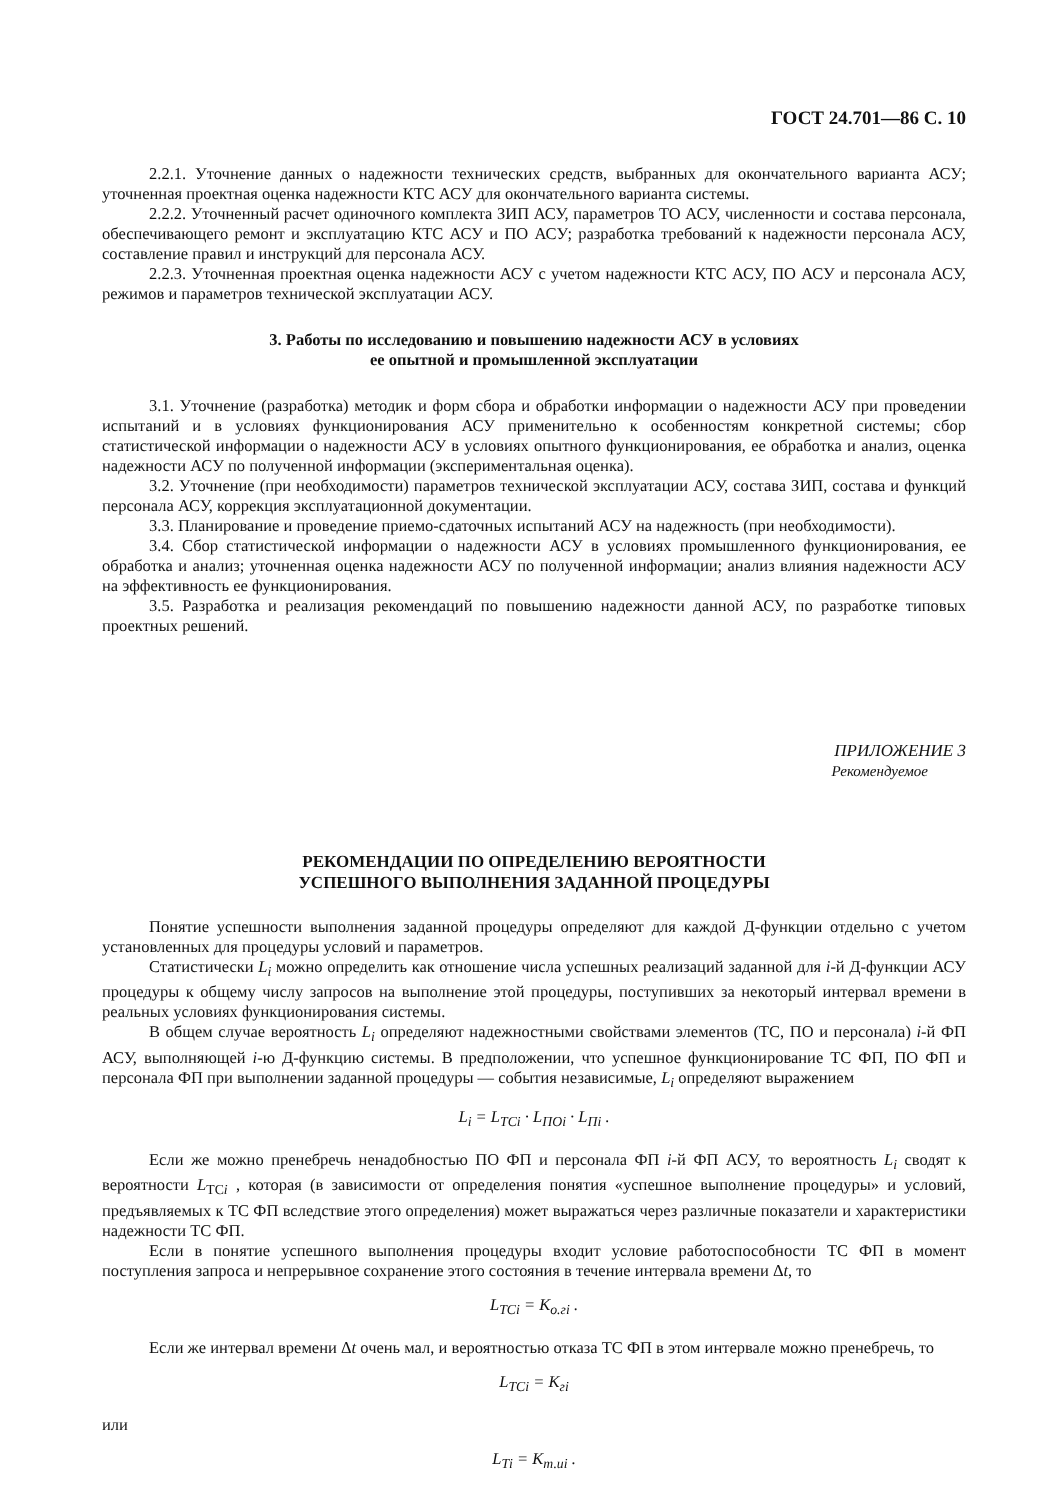ГОСТ 24.701—86 С. 10
2.2.1. Уточнение данных о надежности технических средств, выбранных для окончательного варианта АСУ; уточненная проектная оценка надежности КТС АСУ для окончательного варианта системы.
2.2.2. Уточненный расчет одиночного комплекта ЗИП АСУ, параметров ТО АСУ, численности и состава персонала, обеспечивающего ремонт и эксплуатацию КТС АСУ и ПО АСУ; разработка требований к надежности персонала АСУ, составление правил и инструкций для персонала АСУ.
2.2.3. Уточненная проектная оценка надежности АСУ с учетом надежности КТС АСУ, ПО АСУ и персонала АСУ, режимов и параметров технической эксплуатации АСУ.
3. Работы по исследованию и повышению надежности АСУ в условиях
ее опытной и промышленной эксплуатации
3.1. Уточнение (разработка) методик и форм сбора и обработки информации о надежности АСУ при проведении испытаний и в условиях функционирования АСУ применительно к особенностям конкретной системы; сбор статистической информации о надежности АСУ в условиях опытного функционирования, ее обработка и анализ, оценка надежности АСУ по полученной информации (экспериментальная оценка).
3.2. Уточнение (при необходимости) параметров технической эксплуатации АСУ, состава ЗИП, состава и функций персонала АСУ, коррекция эксплуатационной документации.
3.3. Планирование и проведение приемо-сдаточных испытаний АСУ на надежность (при необходимости).
3.4. Сбор статистической информации о надежности АСУ в условиях промышленного функционирования, ее обработка и анализ; уточненная оценка надежности АСУ по полученной информации; анализ влияния надежности АСУ на эффективность ее функционирования.
3.5. Разработка и реализация рекомендаций по повышению надежности данной АСУ, по разработке типовых проектных решений.
ПРИЛОЖЕНИЕ 3
Рекомендуемое
РЕКОМЕНДАЦИИ ПО ОПРЕДЕЛЕНИЮ ВЕРОЯТНОСТИ
УСПЕШНОГО ВЫПОЛНЕНИЯ ЗАДАННОЙ ПРОЦЕДУРЫ
Понятие успешности выполнения заданной процедуры определяют для каждой Д-функции отдельно с учетом установленных для процедуры условий и параметров.
Статистически L<sub>i</sub> можно определить как отношение числа успешных реализаций заданной для i-й Д-функции АСУ процедуры к общему числу запросов на выполнение этой процедуры, поступивших за некоторый интервал времени в реальных условиях функционирования системы.
В общем случае вероятность L<sub>i</sub> определяют надежностными свойствами элементов (ТС, ПО и персонала) i-й ФП АСУ, выполняющей i-ю Д-функцию системы. В предположении, что успешное функционирование ТС ФП, ПО ФП и персонала ФП при выполнении заданной процедуры — события независимые, L<sub>i</sub> определяют выражением
L<sub>i</sub> = L<sub>ТСi</sub> · L<sub>ПОi</sub> · L<sub>Пi</sub> .
Если же можно пренебречь ненадобностью ПО ФП и персонала ФП i-й ФП АСУ, то вероятность L<sub>i</sub> сводят к вероятности L<sub>ТСi</sub> , которая (в зависимости от определения понятия «успешное выполнение процедуры» и условий, предъявляемых к ТС ФП вследствие этого определения) может выражаться через различные показатели и характеристики надежности ТС ФП.
Если в понятие успешного выполнения процедуры входит условие работоспособности ТС ФП в момент поступления запроса и непрерывное сохранение этого состояния в течение интервала времени Δt, то
L<sub>ТСi</sub> = K<sub>о.гi</sub> .
Если же интервал времени Δt очень мал, и вероятностью отказа ТС ФП в этом интервале можно пренебречь, то
L<sub>ТСi</sub> = K<sub>гi</sub>
или
L<sub>Тi</sub> = K<sub>т.иi</sub> .